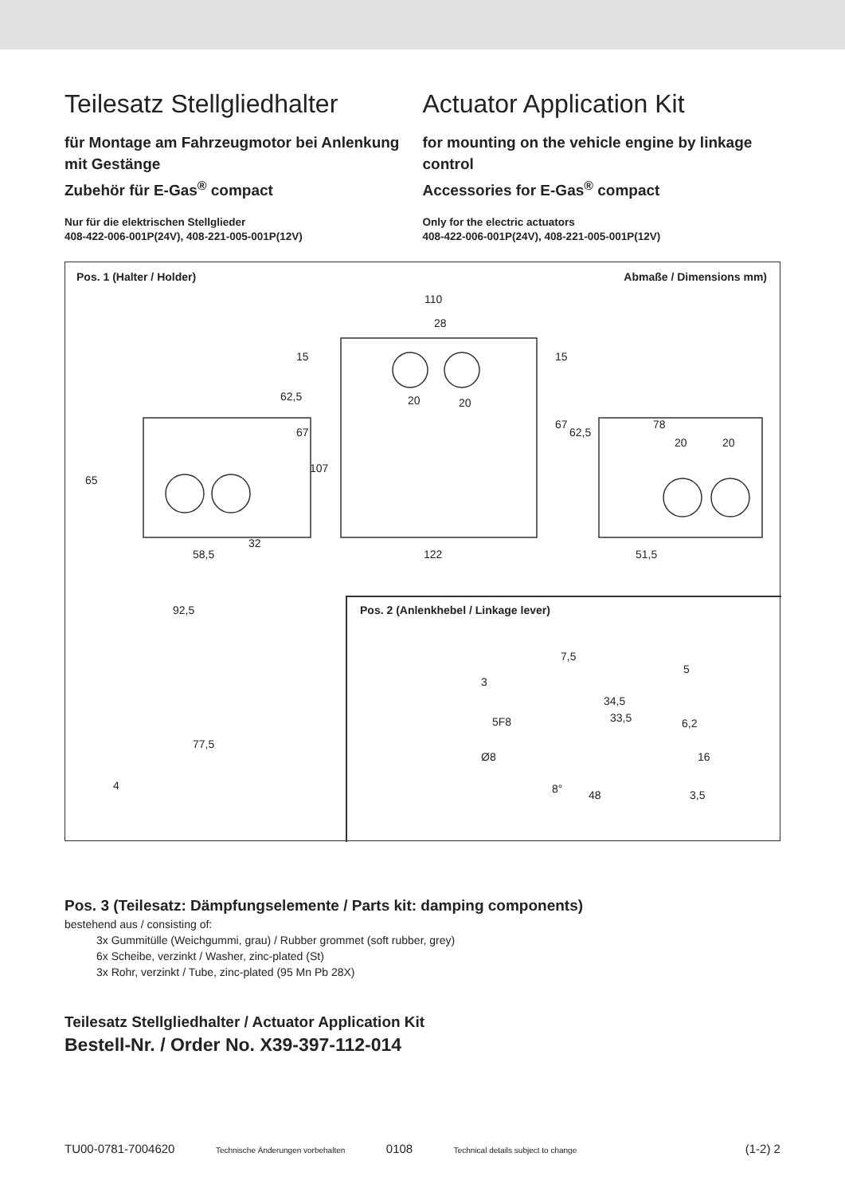Teilesatz Stellgliedhalter
für Montage am Fahrzeugmotor bei Anlenkung mit Gestänge
Zubehör für E-Gas<sup>®</sup> compact
Nur für die elektrischen Stellglieder
408-422-006-001P(24V), 408-221-005-001P(12V)
Actuator Application Kit
for mounting on the vehicle engine by linkage control
Accessories for E-Gas<sup>®</sup> compact
Only for the electric actuators
408-422-006-001P(24V), 408-221-005-001P(12V)
Pos. 1 (Halter / Holder) Abmaße / Dimensions mm)
110
28
20 20
78
20 20
32
58,5 122 51,5
65
15
62,5
67
107
15
67
62,5
92,5
77,5
4
Pos. 2 (Anlenkhebel / Linkage lever)
7,5
5
3
34,5
33,5 5F8 6,2
Ø8 16
8° 48 3,5
Pos. 3 (Teilesatz: Dämpfungselemente / Parts kit: damping components)
bestehend aus / consisting of:
3x Gummitülle (Weichgummi, grau) / Rubber grommet (soft rubber, grey)
6x Scheibe, verzinkt / Washer, zinc-plated (St)
3x Rohr, verzinkt / Tube, zinc-plated (95 Mn Pb 28X)
Teilesatz Stellgliedhalter / Actuator Application Kit
Bestell-Nr. / Order No. X39-397-112-014
TU00-0781-7004620 Technische Änderungen vorbehalten 0108 Technical details subject to change (1-2) 2